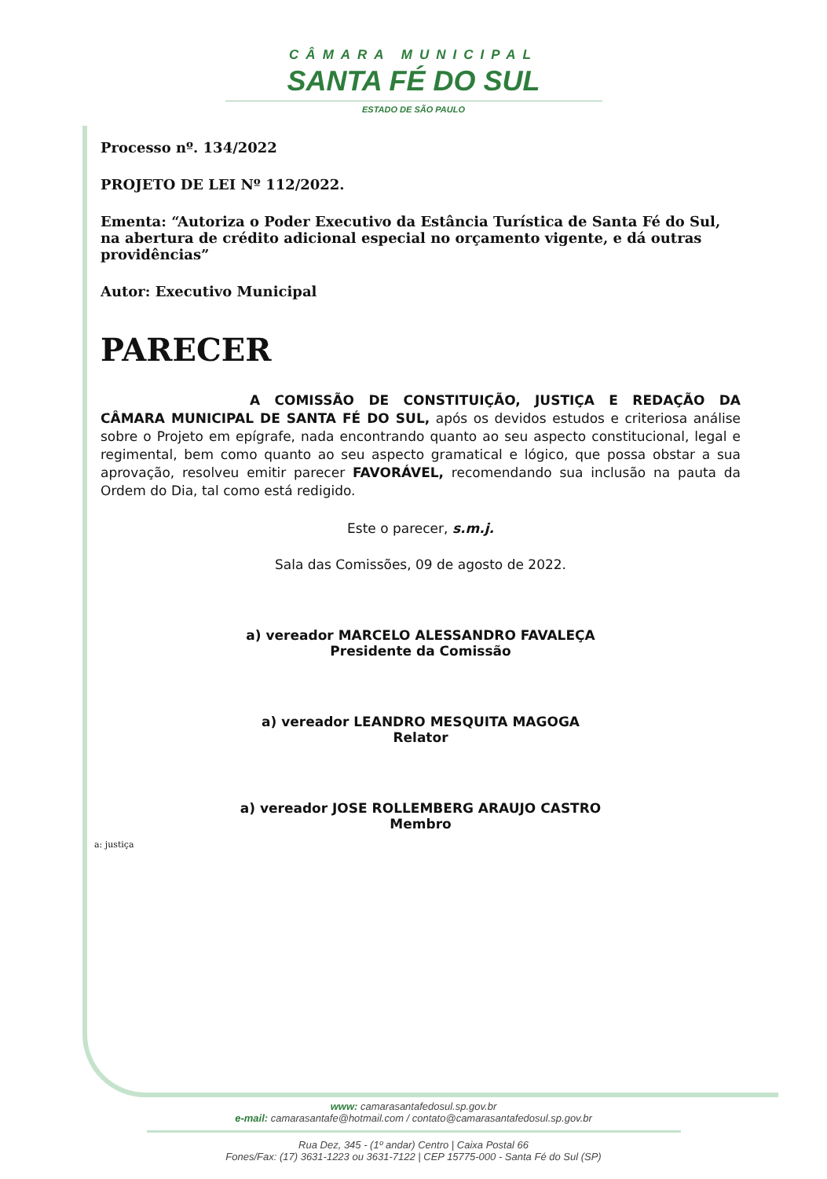CÂMARA MUNICIPAL
SANTA FÉ DO SUL
ESTADO DE SÃO PAULO
Processo nº. 134/2022
PROJETO DE LEI Nº 112/2022.
Ementa: “Autoriza o Poder Executivo da Estância Turística de Santa Fé do Sul, na abertura de crédito adicional especial no orçamento vigente, e dá outras providências”
Autor: Executivo Municipal
PARECER
A COMISSÃO DE CONSTITUIÇÃO, JUSTIÇA E REDAÇÃO DA CÂMARA MUNICIPAL DE SANTA FÉ DO SUL, após os devidos estudos e criteriosa análise sobre o Projeto em epígrafe, nada encontrando quanto ao seu aspecto constitucional, legal e regimental, bem como quanto ao seu aspecto gramatical e lógico, que possa obstar a sua aprovação, resolveu emitir parecer FAVORÁVEL, recomendando sua inclusão na pauta da Ordem do Dia, tal como está redigido.
Este o parecer, s.m.j.
Sala das Comissões, 09 de agosto de 2022.
a) vereador MARCELO ALESSANDRO FAVALEÇA
Presidente da Comissão
a) vereador LEANDRO MESQUITA MAGOGA
Relator
a) vereador JOSE ROLLEMBERG ARAUJO CASTRO
Membro
a: justiça
www: camarasantafedosul.sp.gov.br
e-mail: camarasantafe@hotmail.com / contato@camarasantafedosul.sp.gov.br
Rua Dez, 345 - (1º andar) Centro | Caixa Postal 66
Fones/Fax: (17) 3631-1223 ou 3631-7122 | CEP 15775-000 - Santa Fé do Sul (SP)